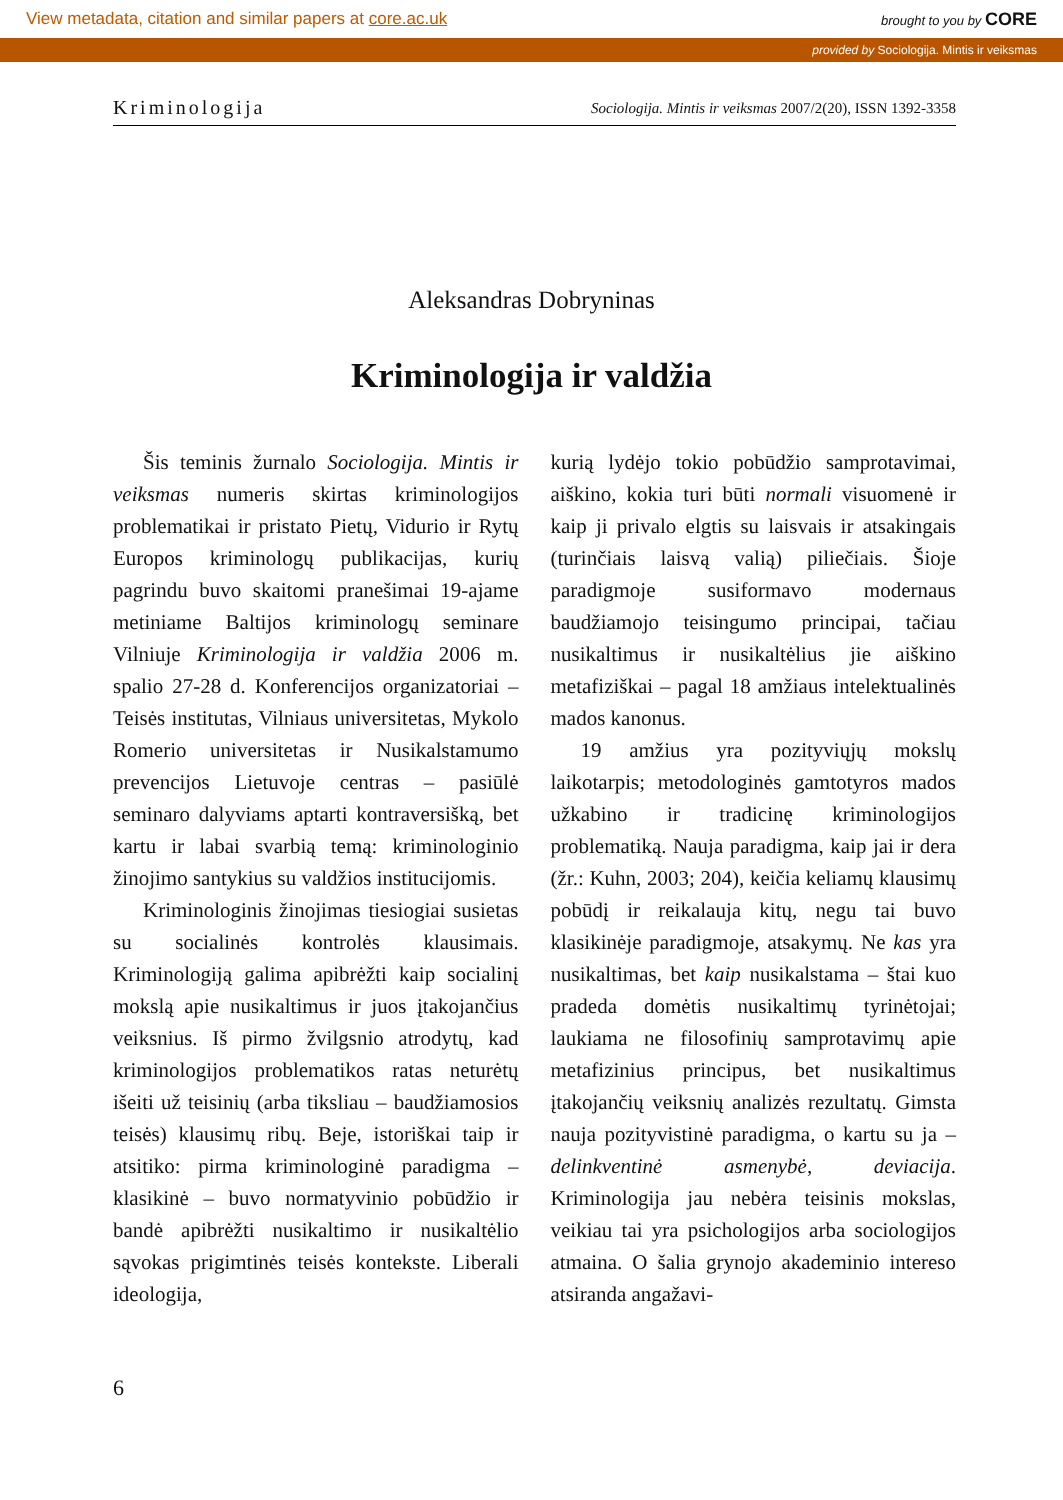View metadata, citation and similar papers at core.ac.uk brought to you by CORE
provided by Sociologija. Mintis ir veiksmas
Kriminologija Sociologija. Mintis ir veiksmas 2007/2(20), ISSN 1392-3358
Aleksandras Dobryninas
Kriminologija ir valdžia
Šis teminis žurnalo Sociologija. Mintis ir veiksmas numeris skirtas kriminologijos problematikai ir pristato Pietų, Vidurio ir Rytų Europos kriminologų publikacijas, kurių pagrindu buvo skaitomi pranešimai 19-ajame metiniame Baltijos kriminologų seminare Vilniuje Kriminologija ir valdžia 2006 m. spalio 27-28 d. Konferencijos organizatoriai – Teisės institutas, Vilniaus universitetas, Mykolo Romerio universitetas ir Nusikalstamumo prevencijos Lietuvoje centras – pasiūlė seminaro dalyviams aptarti kontraversišką, bet kartu ir labai svarbią temą: kriminologinio žinojimo santykius su valdžios institucijomis.
Kriminologinis žinojimas tiesiogiai susietas su socialinės kontrolės klausimais. Kriminologiją galima apibrėžti kaip socialinį mokslą apie nusikaltimus ir juos įtakojančius veiksnius. Iš pirmo žvilgsnio atrodytų, kad kriminologijos problematikos ratas neturėtų išeiti už teisinių (arba tiksliau – baudžiamosios teisės) klausimų ribų. Beje, istoriškai taip ir atsitiko: pirma kriminologinė paradigma – klasikinė – buvo normatyvinio pobūdžio ir bandė apibrėžti nusikaltimo ir nusikaltėlio sąvokas prigimtinės teisės kontekste. Liberali ideologija,
kurią lydėjo tokio pobūdžio samprotavimai, aiškino, kokia turi būti normali visuomenė ir kaip ji privalo elgtis su laisvais ir atsakingais (turinčiais laisvą valią) piliečiais. Šioje paradigmoje susiformavo modernaus baudžiamojo teisingumo principai, tačiau nusikaltimus ir nusikaltėlius jie aiškino metafiziškai – pagal 18 amžiaus intelektualinės mados kanonus.
19 amžius yra pozityviųjų mokslų laikotarpis; metodologinės gamtotyros mados užkabino ir tradicinę kriminologijos problematiką. Nauja paradigma, kaip jai ir dera (žr.: Kuhn, 2003; 204), keičia keliamų klausimų pobūdį ir reikalauja kitų, negu tai buvo klasikinėje paradigmoje, atsakymų. Ne kas yra nusikaltimas, bet kaip nusikalstama – štai kuo pradeda domėtis nusikaltimų tyrinėtojai; laukiama ne filosofinių samprotavimų apie metafizinius principus, bet nusikaltimus įtakojančių veiksnių analizės rezultatų. Gimsta nauja pozityvistinė paradigma, o kartu su ja – delinkventinė asmenybė, deviacija. Kriminologija jau nebėra teisinis mokslas, veikiau tai yra psichologijos arba sociologijos atmaina. O šalia grynojo akademinio intereso atsiranda angažavi-
6